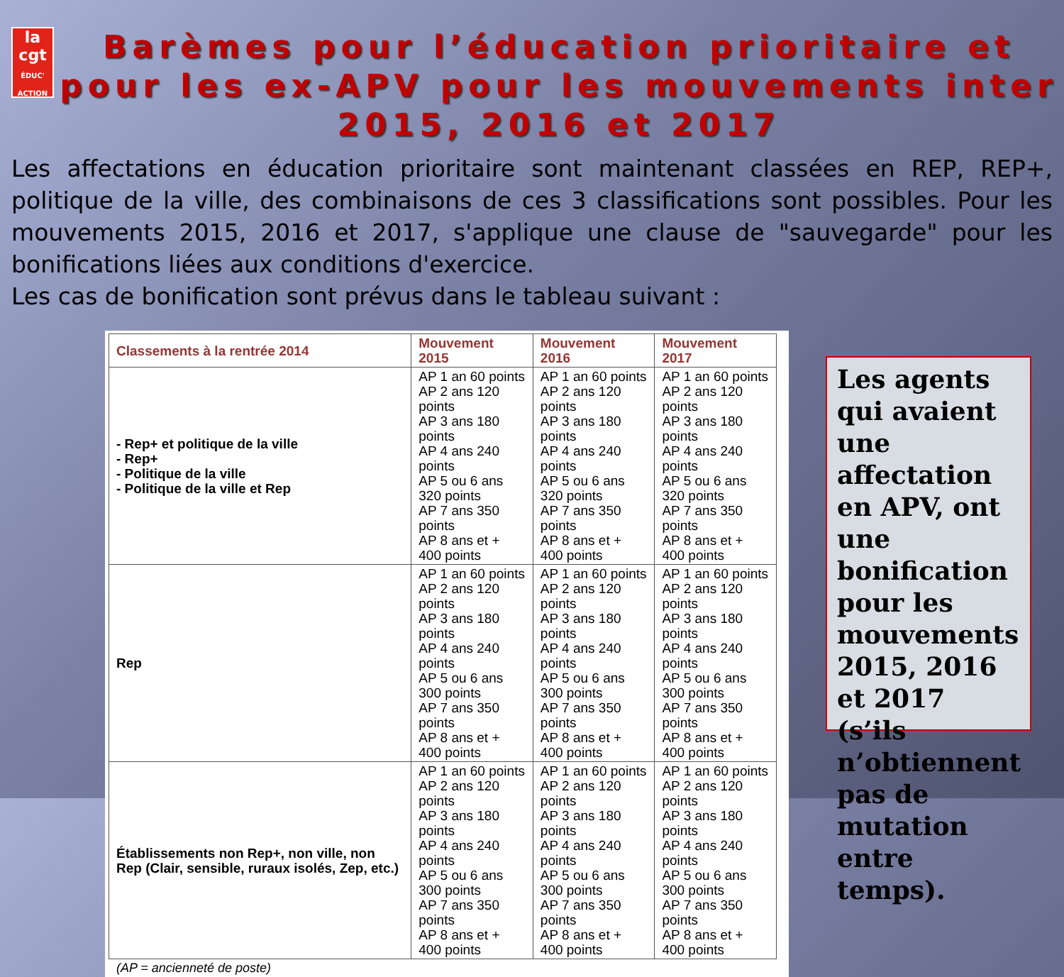la
cgt
ÉDUC' ACTION
Barèmes pour l’éducation prioritaire et pour les ex-APV pour les mouvements inter 2015, 2016 et 2017
Les affectations en éducation prioritaire sont maintenant classées en REP, REP+, politique de la ville, des combinaisons de ces 3 classifications sont possibles. Pour les mouvements 2015, 2016 et 2017, s'applique une clause de "sauvegarde" pour les bonifications liées aux conditions d'exercice.
Les cas de bonification sont prévus dans le tableau suivant :
| Classements à la rentrée 2014 | Mouvement 2015 | Mouvement 2016 | Mouvement 2017 |
| --- | --- | --- | --- |
| - Rep+ et politique de la ville - Rep+ - Politique de la ville - Politique de la ville et Rep | AP 1 an 60 points AP 2 ans 120 points AP 3 ans 180 points AP 4 ans 240 points AP 5 ou 6 ans 320 points AP 7 ans 350 points AP 8 ans et + 400 points | AP 1 an 60 points AP 2 ans 120 points AP 3 ans 180 points AP 4 ans 240 points AP 5 ou 6 ans 320 points AP 7 ans 350 points AP 8 ans et + 400 points | AP 1 an 60 points AP 2 ans 120 points AP 3 ans 180 points AP 4 ans 240 points AP 5 ou 6 ans 320 points AP 7 ans 350 points AP 8 ans et + 400 points |
| Rep | AP 1 an 60 points AP 2 ans 120 points AP 3 ans 180 points AP 4 ans 240 points AP 5 ou 6 ans 300 points AP 7 ans 350 points AP 8 ans et + 400 points | AP 1 an 60 points AP 2 ans 120 points AP 3 ans 180 points AP 4 ans 240 points AP 5 ou 6 ans 300 points AP 7 ans 350 points AP 8 ans et + 400 points | AP 1 an 60 points AP 2 ans 120 points AP 3 ans 180 points AP 4 ans 240 points AP 5 ou 6 ans 300 points AP 7 ans 350 points AP 8 ans et + 400 points |
| Établissements non Rep+, non ville, non Rep (Clair, sensible, ruraux isolés, Zep, etc.) | AP 1 an 60 points AP 2 ans 120 points AP 3 ans 180 points AP 4 ans 240 points AP 5 ou 6 ans 300 points AP 7 ans 350 points AP 8 ans et + 400 points | AP 1 an 60 points AP 2 ans 120 points AP 3 ans 180 points AP 4 ans 240 points AP 5 ou 6 ans 300 points AP 7 ans 350 points AP 8 ans et + 400 points | AP 1 an 60 points AP 2 ans 120 points AP 3 ans 180 points AP 4 ans 240 points AP 5 ou 6 ans 300 points AP 7 ans 350 points AP 8 ans et + 400 points |
(AP = ancienneté de poste)
Les agents qui avaient une affectation en APV, ont une bonification pour les mouvements 2015, 2016 et 2017 (s’ils n’obtiennent pas de mutation entre temps).